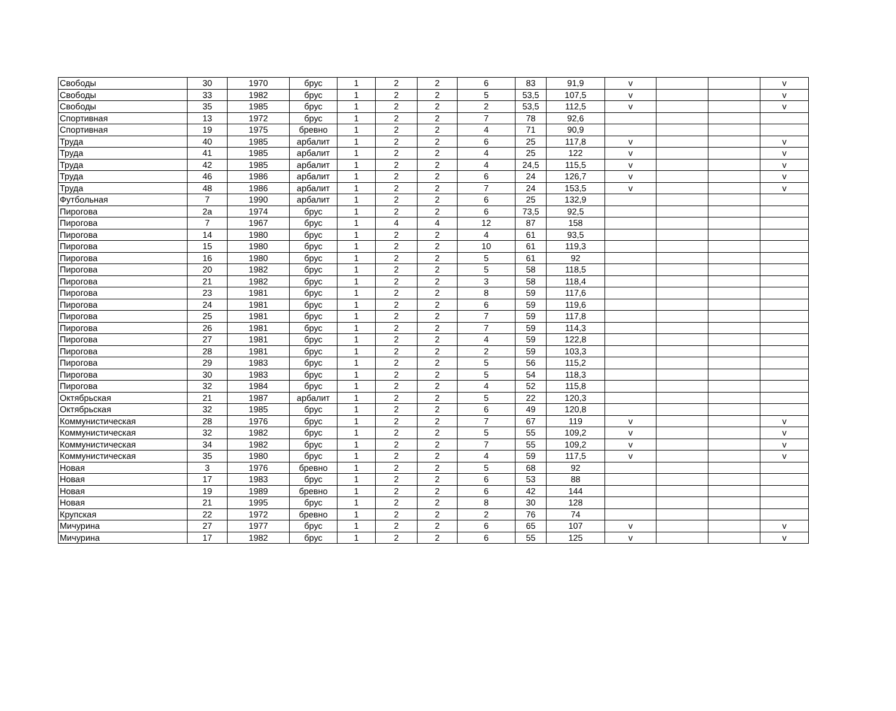| Свободы | 30 | 1970 | брус | 1 | 2 | 2 | 6 | 83 | 91,9 | v | | | v |
| Свободы | 33 | 1982 | брус | 1 | 2 | 2 | 5 | 53,5 | 107,5 | v | | | v |
| Свободы | 35 | 1985 | брус | 1 | 2 | 2 | 2 | 53,5 | 112,5 | v | | | v |
| Спортивная | 13 | 1972 | брус | 1 | 2 | 2 | 7 | 78 | 92,6 | | | | |
| Спортивная | 19 | 1975 | бревно | 1 | 2 | 2 | 4 | 71 | 90,9 | | | | |
| Труда | 40 | 1985 | арбалит | 1 | 2 | 2 | 6 | 25 | 117,8 | v | | | v |
| Труда | 41 | 1985 | арбалит | 1 | 2 | 2 | 4 | 25 | 122 | v | | | v |
| Труда | 42 | 1985 | арбалит | 1 | 2 | 2 | 4 | 24,5 | 115,5 | v | | | v |
| Труда | 46 | 1986 | арбалит | 1 | 2 | 2 | 6 | 24 | 126,7 | v | | | v |
| Труда | 48 | 1986 | арбалит | 1 | 2 | 2 | 7 | 24 | 153,5 | v | | | v |
| Футбольная | 7 | 1990 | арбалит | 1 | 2 | 2 | 6 | 25 | 132,9 | | | | |
| Пирогова | 2а | 1974 | брус | 1 | 2 | 2 | 6 | 73,5 | 92,5 | | | | |
| Пирогова | 7 | 1967 | брус | 1 | 4 | 4 | 12 | 87 | 158 | | | | |
| Пирогова | 14 | 1980 | брус | 1 | 2 | 2 | 4 | 61 | 93,5 | | | | |
| Пирогова | 15 | 1980 | брус | 1 | 2 | 2 | 10 | 61 | 119,3 | | | | |
| Пирогова | 16 | 1980 | брус | 1 | 2 | 2 | 5 | 61 | 92 | | | | |
| Пирогова | 20 | 1982 | брус | 1 | 2 | 2 | 5 | 58 | 118,5 | | | | |
| Пирогова | 21 | 1982 | брус | 1 | 2 | 2 | 3 | 58 | 118,4 | | | | |
| Пирогова | 23 | 1981 | брус | 1 | 2 | 2 | 8 | 59 | 117,6 | | | | |
| Пирогова | 24 | 1981 | брус | 1 | 2 | 2 | 6 | 59 | 119,6 | | | | |
| Пирогова | 25 | 1981 | брус | 1 | 2 | 2 | 7 | 59 | 117,8 | | | | |
| Пирогова | 26 | 1981 | брус | 1 | 2 | 2 | 7 | 59 | 114,3 | | | | |
| Пирогова | 27 | 1981 | брус | 1 | 2 | 2 | 4 | 59 | 122,8 | | | | |
| Пирогова | 28 | 1981 | брус | 1 | 2 | 2 | 2 | 59 | 103,3 | | | | |
| Пирогова | 29 | 1983 | брус | 1 | 2 | 2 | 5 | 56 | 115,2 | | | | |
| Пирогова | 30 | 1983 | брус | 1 | 2 | 2 | 5 | 54 | 118,3 | | | | |
| Пирогова | 32 | 1984 | брус | 1 | 2 | 2 | 4 | 52 | 115,8 | | | | |
| Октябрьская | 21 | 1987 | арбалит | 1 | 2 | 2 | 5 | 22 | 120,3 | | | | |
| Октябрьская | 32 | 1985 | брус | 1 | 2 | 2 | 6 | 49 | 120,8 | | | | |
| Коммунистическая | 28 | 1976 | брус | 1 | 2 | 2 | 7 | 67 | 119 | v | | | v |
| Коммунистическая | 32 | 1982 | брус | 1 | 2 | 2 | 5 | 55 | 109,2 | v | | | v |
| Коммунистическая | 34 | 1982 | брус | 1 | 2 | 2 | 7 | 55 | 109,2 | v | | | v |
| Коммунистическая | 35 | 1980 | брус | 1 | 2 | 2 | 4 | 59 | 117,5 | v | | | v |
| Новая | 3 | 1976 | бревно | 1 | 2 | 2 | 5 | 68 | 92 | | | | |
| Новая | 17 | 1983 | брус | 1 | 2 | 2 | 6 | 53 | 88 | | | | |
| Новая | 19 | 1989 | бревно | 1 | 2 | 2 | 6 | 42 | 144 | | | | |
| Новая | 21 | 1995 | брус | 1 | 2 | 2 | 8 | 30 | 128 | | | | |
| Крупская | 22 | 1972 | бревно | 1 | 2 | 2 | 2 | 76 | 74 | | | | |
| Мичурина | 27 | 1977 | брус | 1 | 2 | 2 | 6 | 65 | 107 | v | | | v |
| Мичурина | 17 | 1982 | брус | 1 | 2 | 2 | 6 | 55 | 125 | v | | | v |